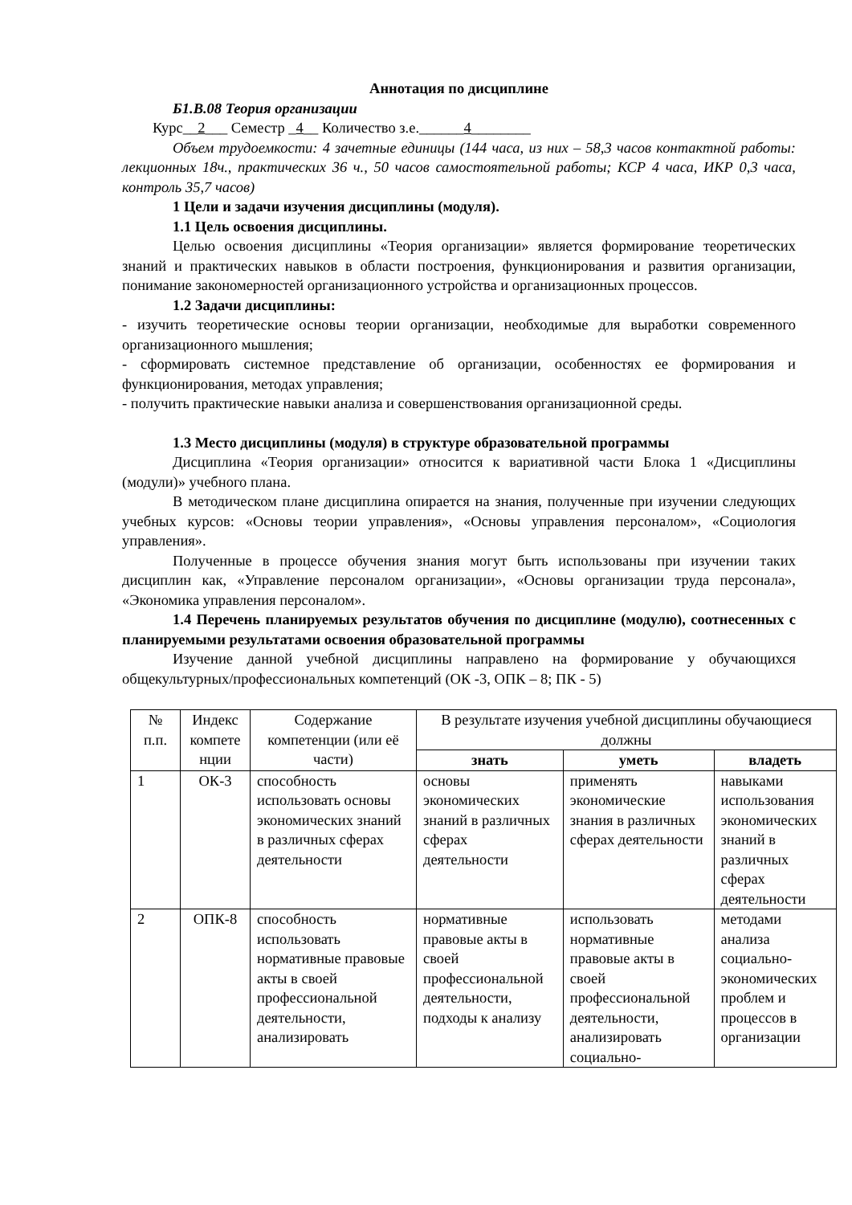Аннотация по дисциплине
Б1.В.08 Теория организации
Курс__2___ Семестр _4__ Количество з.е.______4________
Объем трудоемкости: 4 зачетные единицы (144 часа, из них – 58,3 часов контактной работы: лекционных 18ч., практических 36 ч., 50 часов самостоятельной работы; КСР 4 часа, ИКР 0,3 часа, контроль 35,7 часов)
1 Цели и задачи изучения дисциплины (модуля).
1.1 Цель освоения дисциплины.
Целью освоения дисциплины «Теория организации» является формирование теоретических знаний и практических навыков в области построения, функционирования и развития организации, понимание закономерностей организационного устройства и организационных процессов.
1.2 Задачи дисциплины:
- изучить теоретические основы теории организации, необходимые для выработки современного организационного мышления;
- сформировать системное представление об организации, особенностях ее формирования и функционирования, методах управления;
- получить практические навыки анализа и совершенствования организационной среды.
1.3 Место дисциплины (модуля) в структуре образовательной программы
Дисциплина «Теория организации» относится к вариативной части Блока 1 «Дисциплины (модули)» учебного плана.
В методическом плане дисциплина опирается на знания, полученные при изучении следующих учебных курсов: «Основы теории управления», «Основы управления персоналом», «Социология управления».
Полученные в процессе обучения знания могут быть использованы при изучении таких дисциплин как, «Управление персоналом организации», «Основы организации труда персонала», «Экономика управления персоналом».
1.4 Перечень планируемых результатов обучения по дисциплине (модулю), соотнесенных с планируемыми результатами освоения образовательной программы
Изучение данной учебной дисциплины направлено на формирование у обучающихся общекультурных/профессиональных компетенций (ОК -3, ОПК – 8; ПК - 5)
| № п.п. | Индекс компете нции | Содержание компетенции (или её части) | В результате изучения учебной дисциплины обучающиеся должны | | |
| --- | --- | --- | --- | --- | --- |
| | | | знать | уметь | владеть |
| 1 | ОК-3 | способность использовать основы экономических знаний в различных сферах деятельности | основы экономических знаний в различных сферах деятельности | применять экономические знания в различных сферах деятельности | навыками использования экономических знаний в различных сферах деятельности |
| 2 | ОПК-8 | способность использовать нормативные правовые акты в своей профессиональной деятельности, анализировать | нормативные правовые акты в своей профессиональной деятельности, подходы к анализу | использовать нормативные правовые акты в своей профессиональной деятельности, анализировать социально- | методами анализа социально-экономических проблем и процессов в организации |